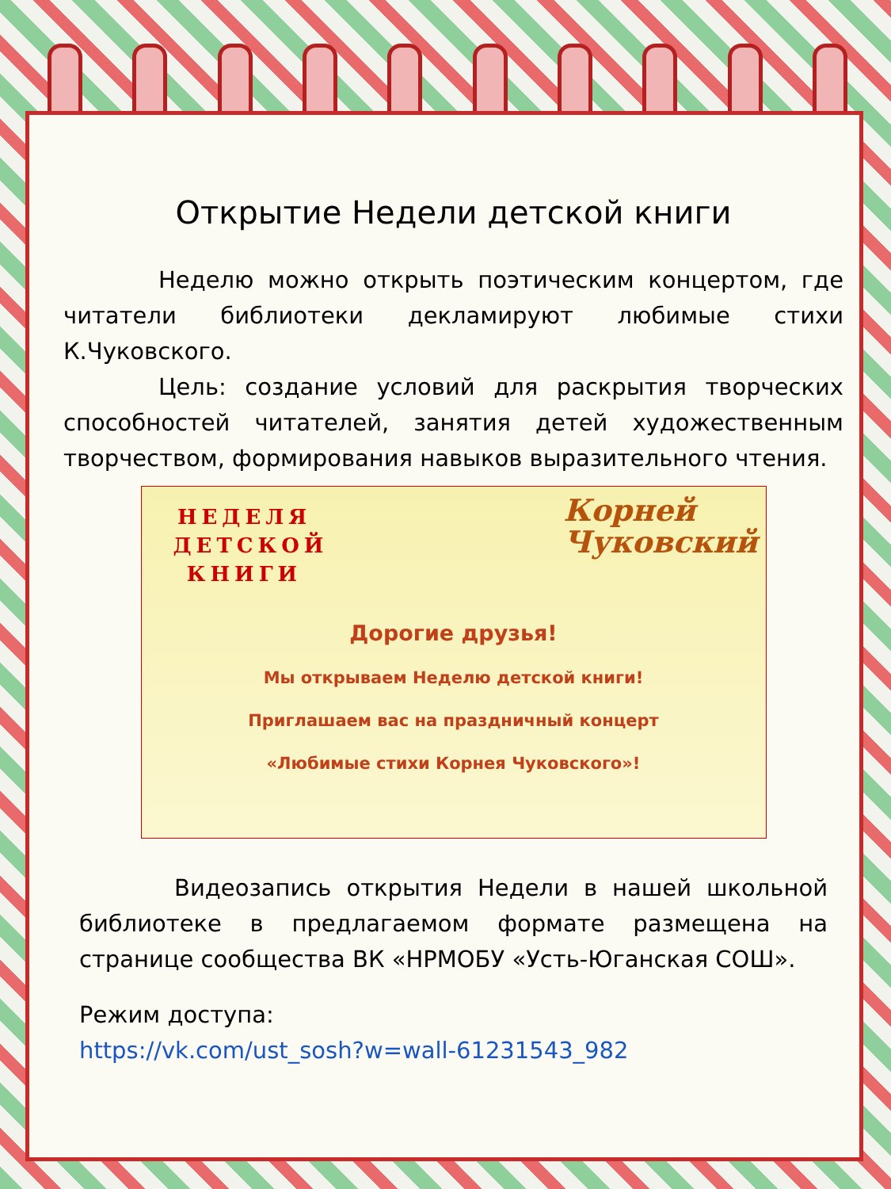Открытие Недели детской книги
Неделю можно открыть поэтическим концертом, где читатели библиотеки декламируют любимые стихи К.Чуковского.
Цель: создание условий для раскрытия творческих способностей читателей, занятия детей художественным творчеством, формирования навыков выразительного чтения.
НЕДЕЛЯ
ДЕТСКОЙ
КНИГИ
Корней
Чуковский
Дорогие друзья!
Мы открываем Неделю детской книги!
Приглашаем вас на праздничный концерт
«Любимые стихи Корнея Чуковского»!
Видеозапись открытия Недели в нашей школьной библиотеке в предлагаемом формате размещена на странице сообщества ВК «НРМОБУ «Усть-Юганская СОШ».
Режим доступа:
https://vk.com/ust_sosh?w=wall-61231543_982